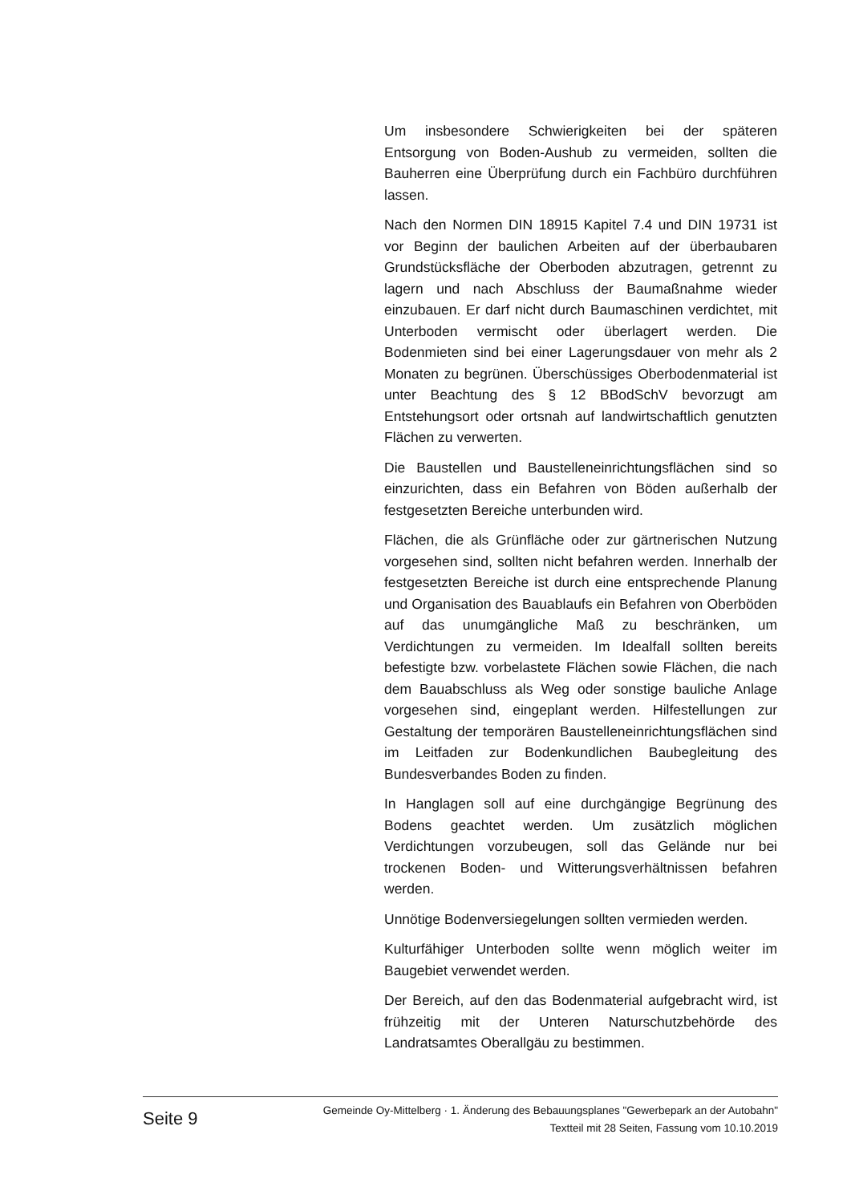Um insbesondere Schwierigkeiten bei der späteren Entsorgung von Boden-Aushub zu vermeiden, sollten die Bauherren eine Überprüfung durch ein Fachbüro durchführen lassen.
Nach den Normen DIN 18915 Kapitel 7.4 und DIN 19731 ist vor Beginn der baulichen Arbeiten auf der überbaubaren Grundstücksfläche der Oberboden abzutragen, getrennt zu lagern und nach Abschluss der Baumaßnahme wieder einzubauen. Er darf nicht durch Baumaschinen verdichtet, mit Unterboden vermischt oder überlagert werden. Die Bodenmieten sind bei einer Lagerungsdauer von mehr als 2 Monaten zu begrünen. Überschüssiges Oberbodenmaterial ist unter Beachtung des § 12 BBodSchV bevorzugt am Entstehungsort oder ortsnah auf landwirtschaftlich genutzten Flächen zu verwerten.
Die Baustellen und Baustelleneinrichtungsflächen sind so einzurichten, dass ein Befahren von Böden außerhalb der festgesetzten Bereiche unterbunden wird.
Flächen, die als Grünfläche oder zur gärtnerischen Nutzung vorgesehen sind, sollten nicht befahren werden. Innerhalb der festgesetzten Bereiche ist durch eine entsprechende Planung und Organisation des Bauablaufs ein Befahren von Oberböden auf das unumgängliche Maß zu beschränken, um Verdichtungen zu vermeiden. Im Idealfall sollten bereits befestigte bzw. vorbelastete Flächen sowie Flächen, die nach dem Bauabschluss als Weg oder sonstige bauliche Anlage vorgesehen sind, eingeplant werden. Hilfestellungen zur Gestaltung der temporären Baustelleneinrichtungsflächen sind im Leitfaden zur Bodenkundlichen Baubegleitung des Bundesverbandes Boden zu finden.
In Hanglagen soll auf eine durchgängige Begrünung des Bodens geachtet werden. Um zusätzlich möglichen Verdichtungen vorzubeugen, soll das Gelände nur bei trockenen Boden- und Witterungsverhältnissen befahren werden.
Unnötige Bodenversiegelungen sollten vermieden werden.
Kulturfähiger Unterboden sollte wenn möglich weiter im Baugebiet verwendet werden.
Der Bereich, auf den das Bodenmaterial aufgebracht wird, ist frühzeitig mit der Unteren Naturschutzbehörde des Landratsamtes Oberallgäu zu bestimmen.
Seite 9
Gemeinde Oy-Mittelberg · 1. Änderung des Bebauungsplanes "Gewerbepark an der Autobahn"
Textteil mit 28 Seiten, Fassung vom 10.10.2019